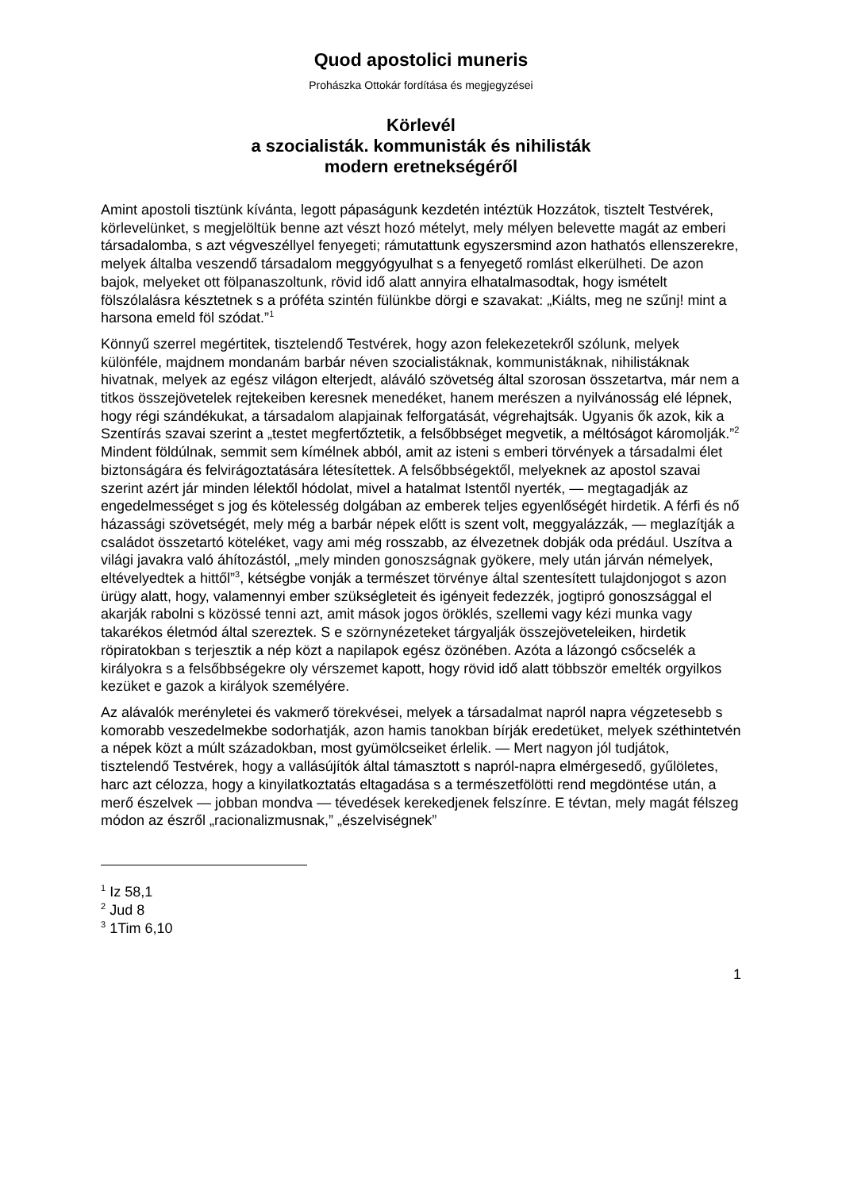Quod apostolici muneris
Prohászka Ottokár fordítása és megjegyzései
Körlevél
a szocialisták. kommunisták és nihilisták
modern eretnekségéről
Amint apostoli tisztünk kívánta, legott pápaságunk kezdetén intéztük Hozzátok, tisztelt Testvérek, körlevelünket, s megjelöltük benne azt vészt hozó mételyt, mely mélyen belevette magát az emberi társadalomba, s azt végveszéllyel fenyegeti; rámutattunk egyszersmind azon hathatós ellenszerekre, melyek általba veszendő társadalom meggyógyulhat s a fenyegető romlást elkerülheti. De azon bajok, melyeket ott fölpanaszoltunk, rövid idő alatt annyira elhatalmasodtak, hogy ismételt fölszólalásra késztetnek s a próféta szintén fülünkbe dörgi e szavakat: „Kiálts, meg ne szűnj! mint a harsona emeld föl szódat.”<sup>1</sup>
Könnyű szerrel megértitek, tisztelendő Testvérek, hogy azon felekezetekről szólunk, melyek különféle, majdnem mondanám barbár néven szocialistáknak, kommunistáknak, nihilistáknak hivatnak, melyek az egész világon elterjedt, aláváló szövetség által szorosan összetartva, már nem a titkos összejövetelek rejtekeiben keresnek menedéket, hanem merészen a nyilvánosság elé lépnek, hogy régi szándékukat, a társadalom alapjainak felforgatását, végrehajtsák. Ugyanis ők azok, kik a Szentírás szavai szerint a „testet megfertőztetik, a felsőbbséget megvetik, a méltóságot káromolják.”<sup>2</sup> Mindent földúlnak, semmit sem kímélnek abból, amit az isteni s emberi törvények a társadalmi élet biztonságára és felvirágoztatására létesítettek. A felsőbbségektől, melyeknek az apostol szavai szerint azért jár minden lélektől hódolat, mivel a hatalmat Istentől nyerték, — megtagadják az engedelmességet s jog és kötelesség dolgában az emberek teljes egyenlőségét hirdetik. A férfi és nő házassági szövetségét, mely még a barbár népek előtt is szent volt, meggyalázzák, — meglazítják a családot összetartó köteléket, vagy ami még rosszabb, az élvezetnek dobják oda prédául. Uszítva a világi javakra való áhítozástól, „mely minden gonoszságnak gyökere, mely után járván némelyek, eltévelyedtek a hittől”<sup>3</sup>, kétségbe vonják a természet törvénye által szentesített tulajdonjogot s azon ürügy alatt, hogy, valamennyi ember szükségleteit és igényeit fedezzék, jogtipró gonoszsággal el akarják rabolni s közössé tenni azt, amit mások jogos öröklés, szellemi vagy kézi munka vagy takarékos életmód által szereztek. S e szörnynézeteket tárgyalják összejöveteleiken, hirdetik röpiratokban s terjesztik a nép közt a napilapok egész özönében. Azóta a lázongó csőcselék a királyokra s a felsőbbségekre oly vérszemet kapott, hogy rövid idő alatt többször emelték orgyilkos kezüket e gazok a királyok személyére.
Az alávalók merényletei és vakmerő törekvései, melyek a társadalmat napról napra végzetesebb s komorabb veszedelmekbe sodorhatják, azon hamis tanokban bírják eredetüket, melyek széthintetvén a népek közt a múlt századokban, most gyümölcseiket érlelik. — Mert nagyon jól tudjátok, tisztelendő Testvérek, hogy a vallásújítók által támasztott s napról-napra elmérgesedő, gyűlöletes, harc azt célozza, hogy a kinyilatkoztatás eltagadása s a természetfölötti rend megdöntése után, a merő észelvek — jobban mondva — tévedések kerekedjenek felszínre. E tévtan, mely magát félszeg módon az észről „racionalizmusnak,” „észelviségnek”
<sup>1</sup> Iz 58,1
<sup>2</sup> Jud 8
<sup>3</sup> 1Tim 6,10
1